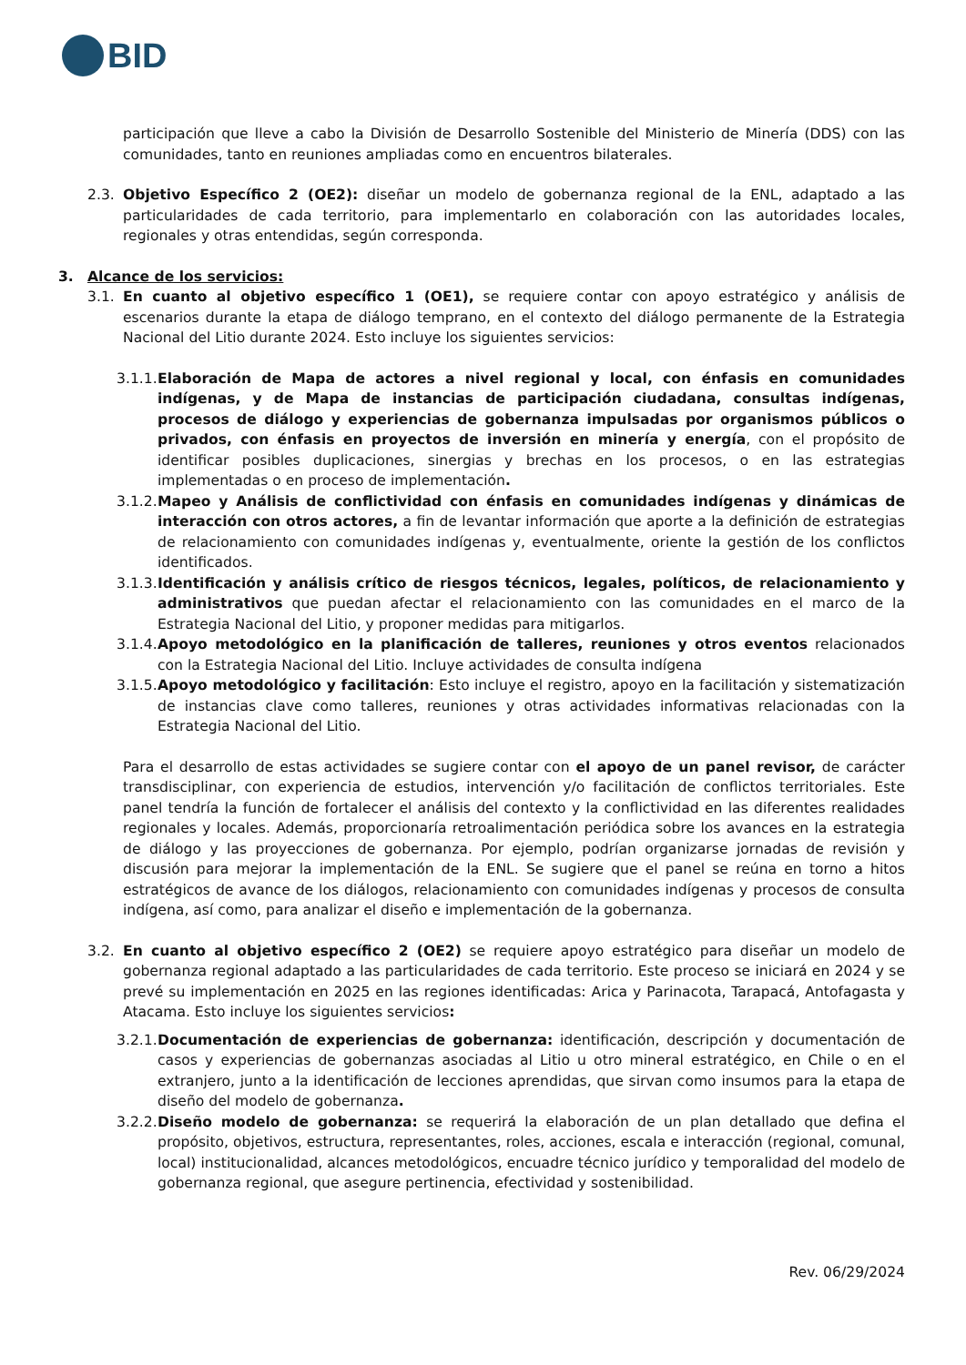BID
participación que lleve a cabo la División de Desarrollo Sostenible del Ministerio de Minería (DDS) con las comunidades, tanto en reuniones ampliadas como en encuentros bilaterales.
2.3. Objetivo Específico 2 (OE2): diseñar un modelo de gobernanza regional de la ENL, adaptado a las particularidades de cada territorio, para implementarlo en colaboración con las autoridades locales, regionales y otras entendidas, según corresponda.
3. Alcance de los servicios:
3.1. En cuanto al objetivo específico 1 (OE1), se requiere contar con apoyo estratégico y análisis de escenarios durante la etapa de diálogo temprano, en el contexto del diálogo permanente de la Estrategia Nacional del Litio durante 2024. Esto incluye los siguientes servicios:
3.1.1. Elaboración de Mapa de actores a nivel regional y local, con énfasis en comunidades indígenas, y de Mapa de instancias de participación ciudadana, consultas indígenas, procesos de diálogo y experiencias de gobernanza impulsadas por organismos públicos o privados, con énfasis en proyectos de inversión en minería y energía, con el propósito de identificar posibles duplicaciones, sinergias y brechas en los procesos, o en las estrategias implementadas o en proceso de implementación.
3.1.2. Mapeo y Análisis de conflictividad con énfasis en comunidades indígenas y dinámicas de interacción con otros actores, a fin de levantar información que aporte a la definición de estrategias de relacionamiento con comunidades indígenas y, eventualmente, oriente la gestión de los conflictos identificados.
3.1.3. Identificación y análisis crítico de riesgos técnicos, legales, políticos, de relacionamiento y administrativos que puedan afectar el relacionamiento con las comunidades en el marco de la Estrategia Nacional del Litio, y proponer medidas para mitigarlos.
3.1.4. Apoyo metodológico en la planificación de talleres, reuniones y otros eventos relacionados con la Estrategia Nacional del Litio. Incluye actividades de consulta indígena
3.1.5. Apoyo metodológico y facilitación: Esto incluye el registro, apoyo en la facilitación y sistematización de instancias clave como talleres, reuniones y otras actividades informativas relacionadas con la Estrategia Nacional del Litio.
Para el desarrollo de estas actividades se sugiere contar con el apoyo de un panel revisor, de carácter transdisciplinar, con experiencia de estudios, intervención y/o facilitación de conflictos territoriales. Este panel tendría la función de fortalecer el análisis del contexto y la conflictividad en las diferentes realidades regionales y locales. Además, proporcionaría retroalimentación periódica sobre los avances en la estrategia de diálogo y las proyecciones de gobernanza. Por ejemplo, podrían organizarse jornadas de revisión y discusión para mejorar la implementación de la ENL. Se sugiere que el panel se reúna en torno a hitos estratégicos de avance de los diálogos, relacionamiento con comunidades indígenas y procesos de consulta indígena, así como, para analizar el diseño e implementación de la gobernanza.
3.2. En cuanto al objetivo específico 2 (OE2) se requiere apoyo estratégico para diseñar un modelo de gobernanza regional adaptado a las particularidades de cada territorio. Este proceso se iniciará en 2024 y se prevé su implementación en 2025 en las regiones identificadas: Arica y Parinacota, Tarapacá, Antofagasta y Atacama. Esto incluye los siguientes servicios:
3.2.1. Documentación de experiencias de gobernanza: identificación, descripción y documentación de casos y experiencias de gobernanzas asociadas al Litio u otro mineral estratégico, en Chile o en el extranjero, junto a la identificación de lecciones aprendidas, que sirvan como insumos para la etapa de diseño del modelo de gobernanza.
3.2.2. Diseño modelo de gobernanza: se requerirá la elaboración de un plan detallado que defina el propósito, objetivos, estructura, representantes, roles, acciones, escala e interacción (regional, comunal, local) institucionalidad, alcances metodológicos, encuadre técnico jurídico y temporalidad del modelo de gobernanza regional, que asegure pertinencia, efectividad y sostenibilidad.
Rev. 06/29/2024